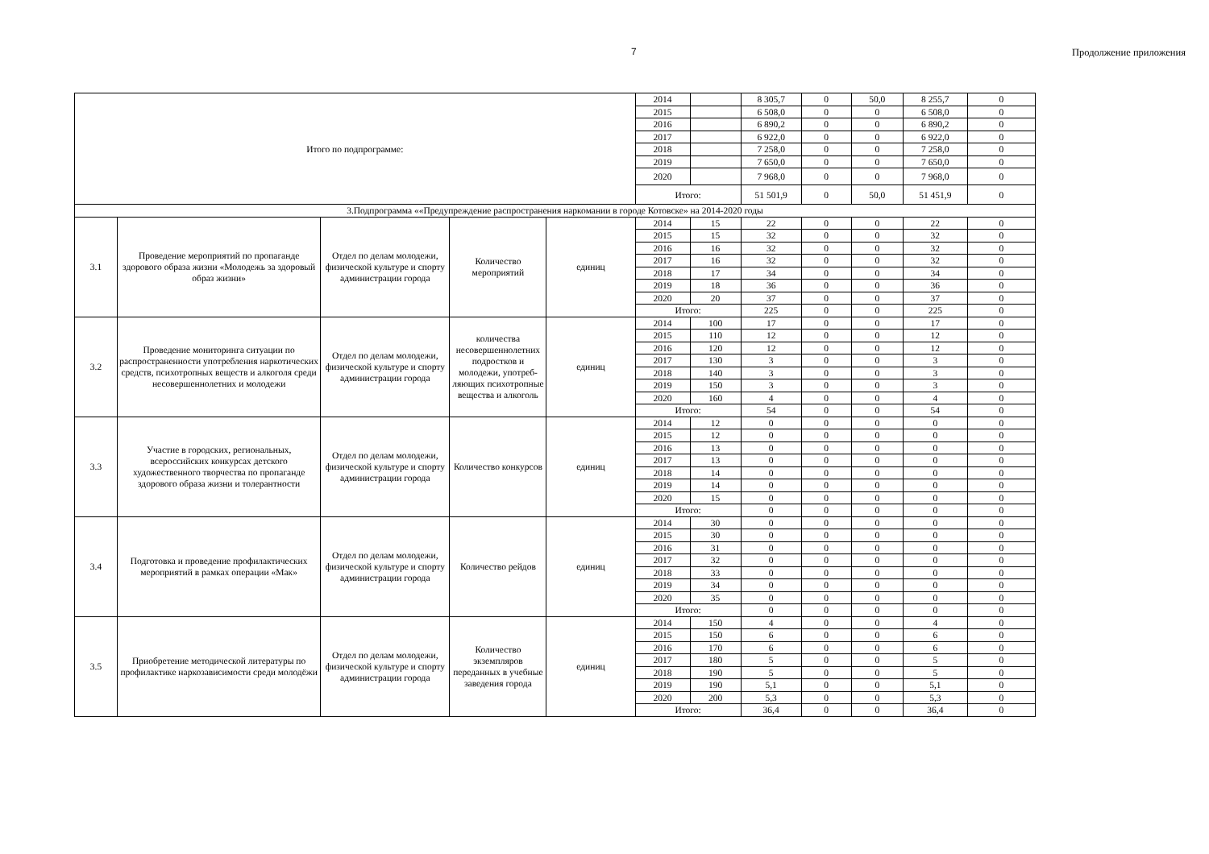7 Продолжение приложения
| Итого по подпрограмме: | | | | | 2014 | | 8 305,7 | 0 | 50,0 | 8 255,7 | 0 |
| | | | | | 2015 | | 6 508,0 | 0 | 0 | 6 508,0 | 0 |
| | | | | | 2016 | | 6 890,2 | 0 | 0 | 6 890,2 | 0 |
| | | | | | 2017 | | 6 922,0 | 0 | 0 | 6 922,0 | 0 |
| | | | | | 2018 | | 7 258,0 | 0 | 0 | 7 258,0 | 0 |
| | | | | | 2019 | | 7 650,0 | 0 | 0 | 7 650,0 | 0 |
| | | | | | 2020 | | 7 968,0 | 0 | 0 | 7 968,0 | 0 |
| | | | | | Итого: | | 51 501,9 | 0 | 50,0 | 51 451,9 | 0 |
| 3.Подпрограмма ««Предупреждение распространения наркомании в городе Котовске» на 2014-2020 годы | | | | | | | | | | | |
| 3.1 | Проведение мероприятий по пропаганде здорового образа жизни «Молодежь за здоровый образ жизни» | Отдел по делам молодежи, физической культуре и спорту администрации города | Количество мероприятий | единиц | 2014 | 15 | 22 | 0 | 0 | 22 | 0 |
| | | | | | 2015 | 15 | 32 | 0 | 0 | 32 | 0 |
| | | | | | 2016 | 16 | 32 | 0 | 0 | 32 | 0 |
| | | | | | 2017 | 16 | 32 | 0 | 0 | 32 | 0 |
| | | | | | 2018 | 17 | 34 | 0 | 0 | 34 | 0 |
| | | | | | 2019 | 18 | 36 | 0 | 0 | 36 | 0 |
| | | | | | 2020 | 20 | 37 | 0 | 0 | 37 | 0 |
| | | | | | Итого: | | 225 | 0 | 0 | 225 | 0 |
| 3.2 | Проведение мониторинга ситуации по распространенности употребления наркотических средств, психотропных веществ и алкоголя среди несовершеннолетних и молодежи | Отдел по делам молодежи, физической культуре и спорту администрации города | количества несовершеннолетних подростков и молодежи, употреб-ляющих психотропные вещества и алкоголь | единиц | 2014 | 100 | 17 | 0 | 0 | 17 | 0 |
| | | | | | 2015 | 110 | 12 | 0 | 0 | 12 | 0 |
| | | | | | 2016 | 120 | 12 | 0 | 0 | 12 | 0 |
| | | | | | 2017 | 130 | 3 | 0 | 0 | 3 | 0 |
| | | | | | 2018 | 140 | 3 | 0 | 0 | 3 | 0 |
| | | | | | 2019 | 150 | 3 | 0 | 0 | 3 | 0 |
| | | | | | 2020 | 160 | 4 | 0 | 0 | 4 | 0 |
| | | | | | Итого: | | 54 | 0 | 0 | 54 | 0 |
| 3.3 | Участие в городских, региональных, всероссийских конкурсах детского художественного творчества по пропаганде здорового образа жизни и толерантности | Отдел по делам молодежи, физической культуре и спорту администрации города | Количество конкурсов | единиц | 2014 | 12 | 0 | 0 | 0 | 0 | 0 |
| | | | | | 2015 | 12 | 0 | 0 | 0 | 0 | 0 |
| | | | | | 2016 | 13 | 0 | 0 | 0 | 0 | 0 |
| | | | | | 2017 | 13 | 0 | 0 | 0 | 0 | 0 |
| | | | | | 2018 | 14 | 0 | 0 | 0 | 0 | 0 |
| | | | | | 2019 | 14 | 0 | 0 | 0 | 0 | 0 |
| | | | | | 2020 | 15 | 0 | 0 | 0 | 0 | 0 |
| | | | | | Итого: | | 0 | 0 | 0 | 0 | 0 |
| 3.4 | Подготовка и проведение профилактических мероприятий в рамках операции «Мак» | Отдел по делам молодежи, физической культуре и спорту администрации города | Количество рейдов | единиц | 2014 | 30 | 0 | 0 | 0 | 0 | 0 |
| | | | | | 2015 | 30 | 0 | 0 | 0 | 0 | 0 |
| | | | | | 2016 | 31 | 0 | 0 | 0 | 0 | 0 |
| | | | | | 2017 | 32 | 0 | 0 | 0 | 0 | 0 |
| | | | | | 2018 | 33 | 0 | 0 | 0 | 0 | 0 |
| | | | | | 2019 | 34 | 0 | 0 | 0 | 0 | 0 |
| | | | | | 2020 | 35 | 0 | 0 | 0 | 0 | 0 |
| | | | | | Итого: | | 0 | 0 | 0 | 0 | 0 |
| 3.5 | Приобретение методической литературы по профилактике наркозависимости среди молодёжи | Отдел по делам молодежи, физической культуре и спорту администрации города | Количество экземпляров переданных в учебные заведения города | единиц | 2014 | 150 | 4 | 0 | 0 | 4 | 0 |
| | | | | | 2015 | 150 | 6 | 0 | 0 | 6 | 0 |
| | | | | | 2016 | 170 | 6 | 0 | 0 | 6 | 0 |
| | | | | | 2017 | 180 | 5 | 0 | 0 | 5 | 0 |
| | | | | | 2018 | 190 | 5 | 0 | 0 | 5 | 0 |
| | | | | | 2019 | 190 | 5,1 | 0 | 0 | 5,1 | 0 |
| | | | | | 2020 | 200 | 5,3 | 0 | 0 | 5,3 | 0 |
| | | | | | Итого: | | 36,4 | 0 | 0 | 36,4 | 0 |